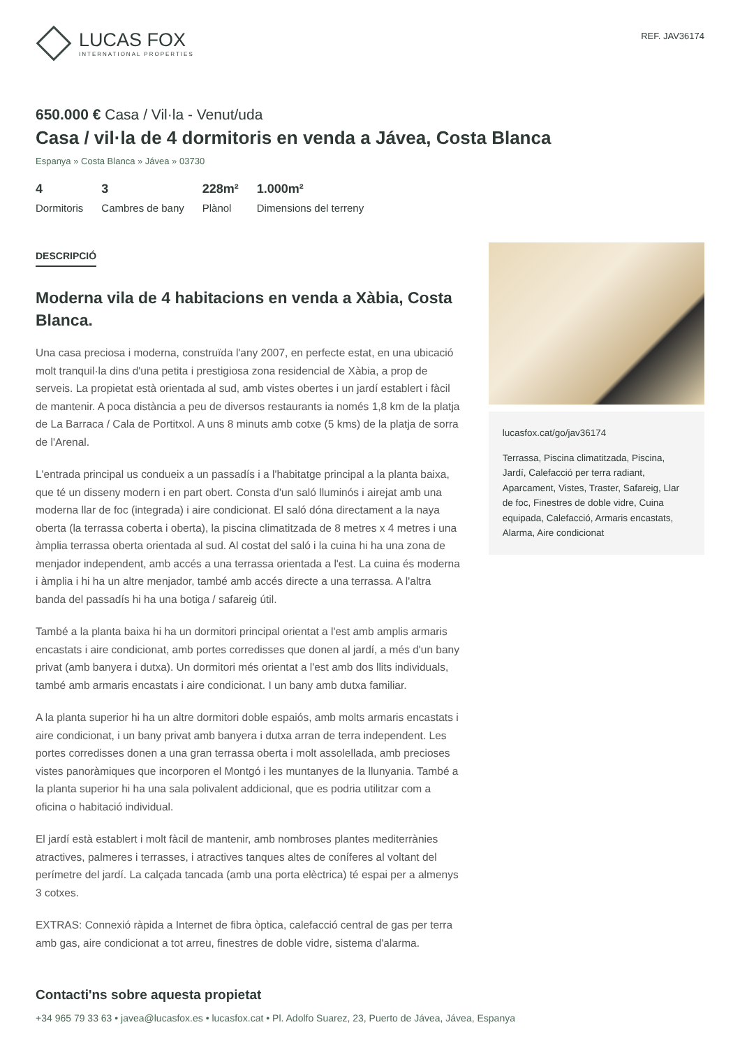LUCAS FOX
INTERNATIONAL PROPERTIES
REF. JAV36174
650.000 € Casa / Vil·la - Venut/uda
Casa / vil·la de 4 dormitoris en venda a Jávea, Costa Blanca
Espanya » Costa Blanca » Jávea » 03730
4
Dormitoris
3
Cambres de bany
228m²
Plànol
1.000m²
Dimensions del terreny
DESCRIPCIÓ
Moderna vila de 4 habitacions en venda a Xàbia, Costa Blanca.
Una casa preciosa i moderna, construïda l'any 2007, en perfecte estat, en una ubicació molt tranquil·la dins d'una petita i prestigiosa zona residencial de Xàbia, a prop de serveis. La propietat està orientada al sud, amb vistes obertes i un jardí establert i fàcil de mantenir. A poca distància a peu de diversos restaurants ia només 1,8 km de la platja de La Barraca / Cala de Portitxol. A uns 8 minuts amb cotxe (5 kms) de la platja de sorra de l'Arenal.
L'entrada principal us condueix a un passadís i a l'habitatge principal a la planta baixa, que té un disseny modern i en part obert. Consta d'un saló lluminós i airejat amb una moderna llar de foc (integrada) i aire condicionat. El saló dóna directament a la naya oberta (la terrassa coberta i oberta), la piscina climatitzada de 8 metres x 4 metres i una àmplia terrassa oberta orientada al sud. Al costat del saló i la cuina hi ha una zona de menjador independent, amb accés a una terrassa orientada a l'est. La cuina és moderna i àmplia i hi ha un altre menjador, també amb accés directe a una terrassa. A l'altra banda del passadís hi ha una botiga / safareig útil.
També a la planta baixa hi ha un dormitori principal orientat a l'est amb amplis armaris encastats i aire condicionat, amb portes corredisses que donen al jardí, a més d'un bany privat (amb banyera i dutxa). Un dormitori més orientat a l'est amb dos llits individuals, també amb armaris encastats i aire condicionat. I un bany amb dutxa familiar.
A la planta superior hi ha un altre dormitori doble espaiós, amb molts armaris encastats i aire condicionat, i un bany privat amb banyera i dutxa arran de terra independent. Les portes corredisses donen a una gran terrassa oberta i molt assolellada, amb precioses vistes panoràmiques que incorporen el Montgó i les muntanyes de la llunyania. També a la planta superior hi ha una sala polivalent addicional, que es podria utilitzar com a oficina o habitació individual.
El jardí està establert i molt fàcil de mantenir, amb nombroses plantes mediterrànies atractives, palmeres i terrasses, i atractives tanques altes de coníferes al voltant del perímetre del jardí. La calçada tancada (amb una porta elèctrica) té espai per a almenys 3 cotxes.
EXTRAS: Connexió ràpida a Internet de fibra òptica, calefacció central de gas per terra amb gas, aire condicionat a tot arreu, finestres de doble vidre, sistema d'alarma.
lucasfox.cat/go/jav36174
Terrassa, Piscina climatitzada, Piscina, Jardí, Calefacció per terra radiant, Aparcament, Vistes, Traster, Safareig, Llar de foc, Finestres de doble vidre, Cuina equipada, Calefacció, Armaris encastats, Alarma, Aire condicionat
Contacti'ns sobre aquesta propietat
+34 965 79 33 63 • javea@lucasfox.es • lucasfox.cat • Pl. Adolfo Suarez, 23, Puerto de Jávea, Jávea, Espanya